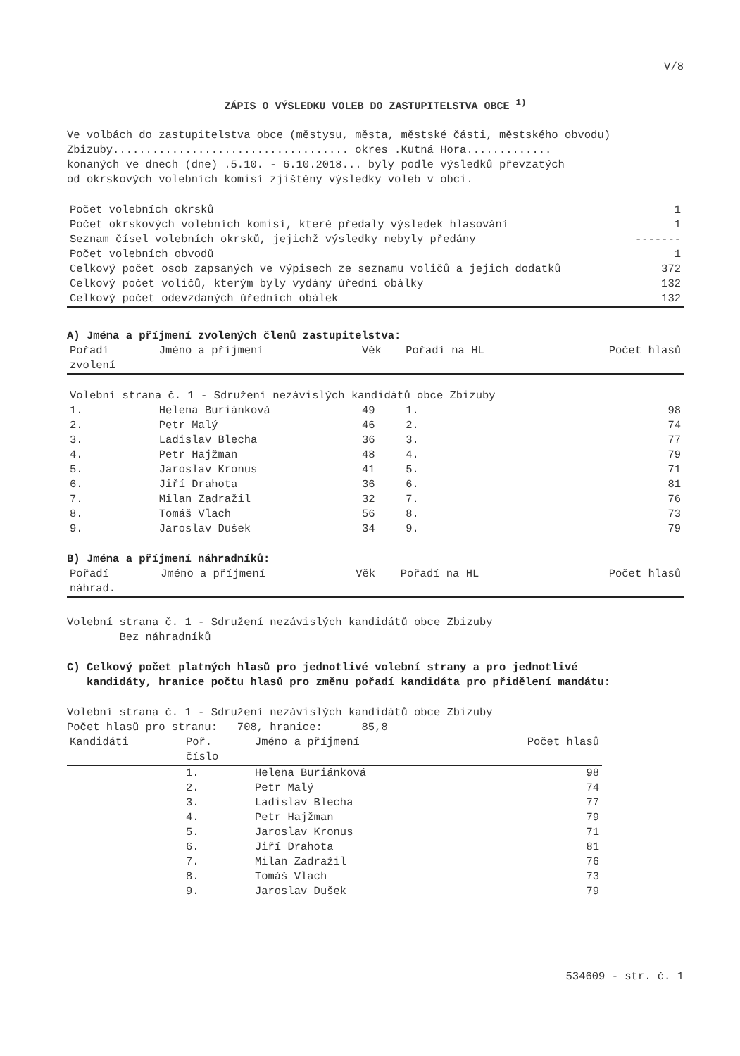V/8
ZÁPIS O VÝSLEDKU VOLEB DO ZASTUPITELSTVA OBCE <sup>1)</sup>
Ve volbách do zastupitelstva obce (městysu, města, městské části, městského obvodu)
Zbizuby.................................... okres .Kutná Hora.............
konaných ve dnech (dne) .5.10. - 6.10.2018... byly podle výsledků převzatých
od okrskových volebních komisí zjištěny výsledky voleb v obci.
| Počet volebních okrsků | 1 |
| Počet okrskových volebních komisí, které předaly výsledek hlasování | 1 |
| Seznam čísel volebních okrsků, jejichž výsledky nebyly předány | ------- |
| Počet volebních obvodů | 1 |
| Celkový počet osob zapsaných ve výpisech ze seznamu voličů a jejich dodatků | 372 |
| Celkový počet voličů, kterým byly vydány úřední obálky | 132 |
| Celkový počet odevzdaných úředních obálek | 132 |
A) Jména a příjmení zvolených členů zastupitelstva:
| Pořadí zvolení | Jméno a příjmení | Věk | Pořadí na HL | Počet hlasů |
| --- | --- | --- | --- | --- |
| Volební strana č. 1 - Sdružení nezávislých kandidátů obce Zbizuby | | | | |
| 1. | Helena Buriánková | 49 | 1. | 98 |
| 2. | Petr Malý | 46 | 2. | 74 |
| 3. | Ladislav Blecha | 36 | 3. | 77 |
| 4. | Petr Hajžman | 48 | 4. | 79 |
| 5. | Jaroslav Kronus | 41 | 5. | 71 |
| 6. | Jiří Drahota | 36 | 6. | 81 |
| 7. | Milan Zadražil | 32 | 7. | 76 |
| 8. | Tomáš Vlach | 56 | 8. | 73 |
| 9. | Jaroslav Dušek | 34 | 9. | 79 |
B) Jména a příjmení náhradníků:
| Pořadí náhrad. | Jméno a příjmení | Věk | Pořadí na HL | Počet hlasů |
| --- | --- | --- | --- | --- |
Volební strana č. 1 - Sdružení nezávislých kandidátů obce Zbizuby
Bez náhradníků
C) Celkový počet platných hlasů pro jednotlivé volební strany a pro jednotlivé
kandidáty, hranice počtu hlasů pro změnu pořadí kandidáta pro přidělení mandátu:
Volební strana č. 1 - Sdružení nezávislých kandidátů obce Zbizuby
Počet hlasů pro stranu: 708, hranice: 85,8
| Kandidáti | Poř. číslo | Jméno a příjmení | Počet hlasů |
| --- | --- | --- | --- |
| | 1. | Helena Buriánková | 98 |
| | 2. | Petr Malý | 74 |
| | 3. | Ladislav Blecha | 77 |
| | 4. | Petr Hajžman | 79 |
| | 5. | Jaroslav Kronus | 71 |
| | 6. | Jiří Drahota | 81 |
| | 7. | Milan Zadražil | 76 |
| | 8. | Tomáš Vlach | 73 |
| | 9. | Jaroslav Dušek | 79 |
534609 - str. č. 1